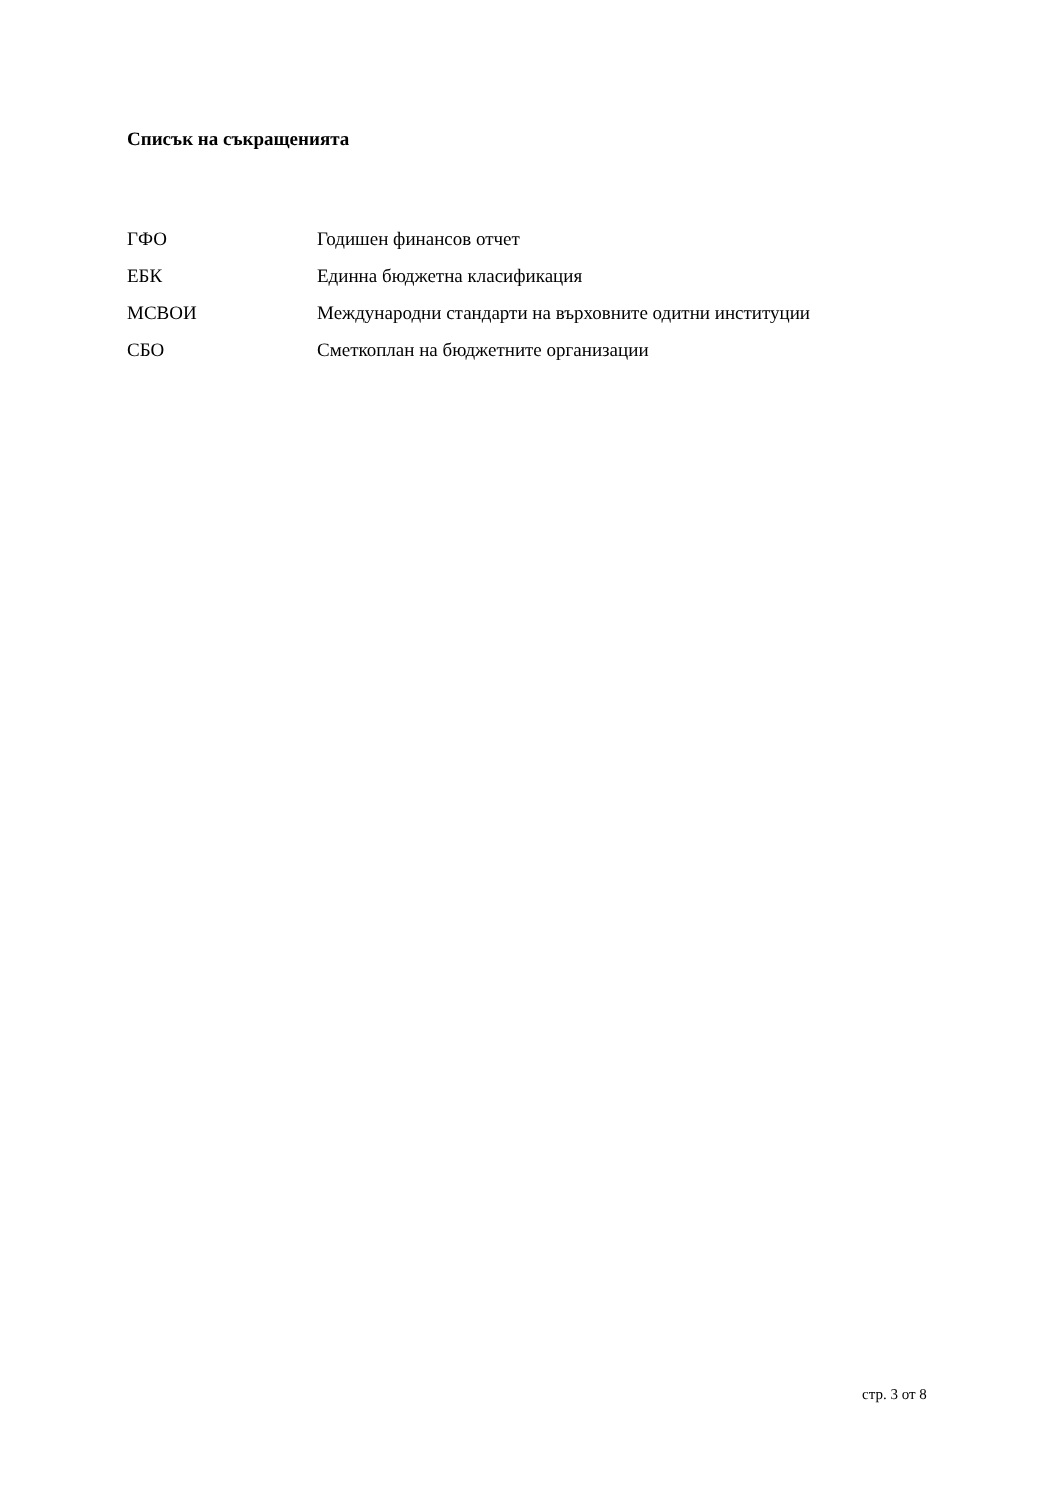Списък на съкращенията
ГФО Годишен финансов отчет
ЕБК Единна бюджетна класификация
МСВОИ Международни стандарти на върховните одитни институции
СБО Сметкоплан на бюджетните организации
стр. 3 от 8